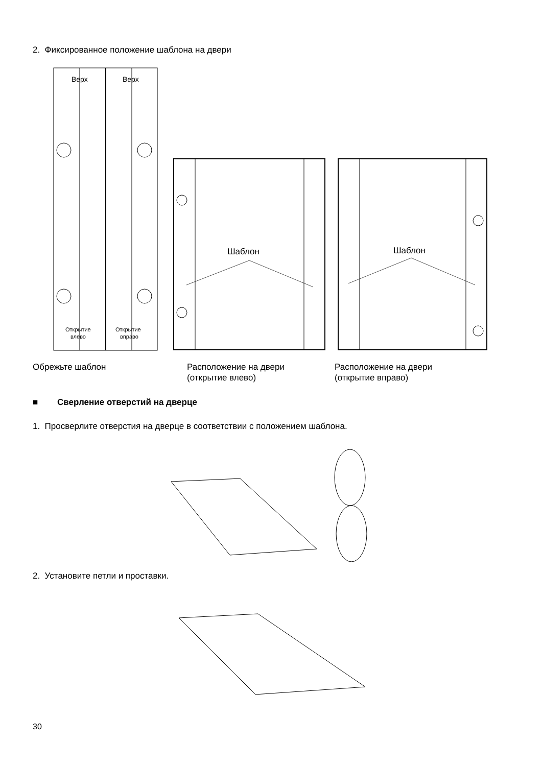2. Фиксированное положение шаблона на двери
Верх
Верх
Открытие
влево
Открытие
вправо
Шаблон
Шаблон
Обрежьте шаблон Расположение на двери
(открытие влево)
Расположение на двери
(открытие вправо)
■ Сверление отверстий на дверце
1. Просверлите отверстия на дверце в соответствии с положением шаблона.
2. Установите петли и проставки.
30